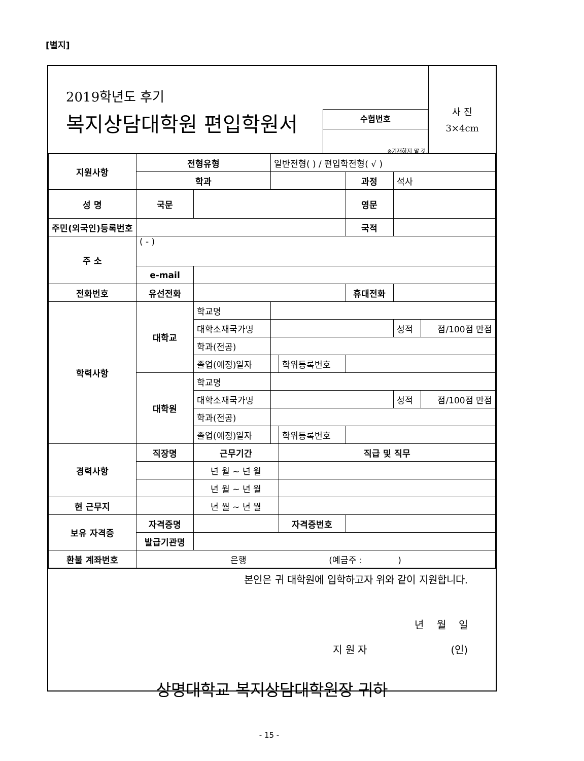[별지]
2019학년도 후기
복지상담대학원 편입학원서
수험번호
※기재하지 말 것.
사 진
3×4cm
| 지원사항 | 전형유형 | | 일반전형( ) / 편입학전형( √ ) | | | | |
| | 학과 | | | | 과정 | 석사 | |
| 성 명 | 국문 | | | | 영문 | | |
| 주민(외국인)등록번호 | | | | | 국적 | | |
| 주 소 | ( - ) | | | | | | |
| | e-mail | | | | | | |
| 전화번호 | 유선전화 | | | | 휴대전화 | | |
| 학력사항 | 대학교 | 학교명 | | | | | |
| | | 대학소재국가명 | | | | 성적 | 점/100점 만점 |
| | | 학과(전공) | | | | | |
| | | 졸업(예정)일자 | | 학위등록번호 | | | |
| | 대학원 | 학교명 | | | | | |
| | | 대학소재국가명 | | | | 성적 | 점/100점 만점 |
| | | 학과(전공) | | | | | |
| | | 졸업(예정)일자 | | 학위등록번호 | | | |
| 경력사항 | 직장명 | 근무기간 | | 직급 및 직무 | | | |
| | | 년 월 ~ 년 월 | | | | | |
| | | 년 월 ~ 년 월 | | | | | |
| 현 근무지 | | 년 월 ~ 년 월 | | | | | |
| 보유 자격증 | 자격증명 | | | 자격증번호 | | | |
| | 발급기관명 | | | | | | |
| 환불 계좌번호 | 은행 (예금주 : ) | | | | | | |
본인은 귀 대학원에 입학하고자 위와 같이 지원합니다.
년 월 일
지 원 자 (인)
상명대학교 복지상담대학원장 귀하
- 15 -